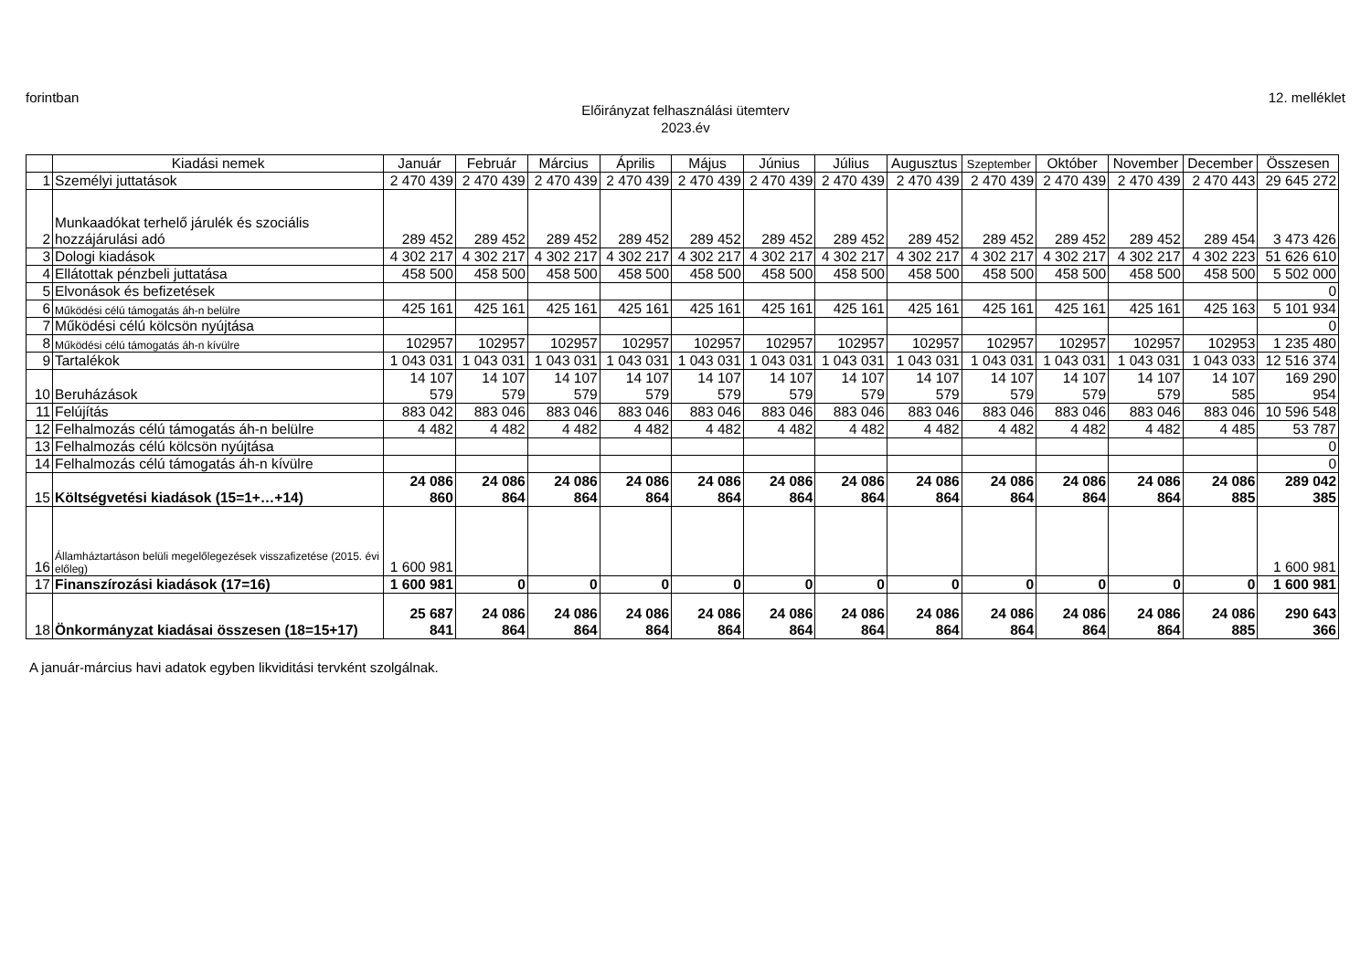forintban 12. melléklet
Előirányzat felhasználási ütemterv
2023.év
| | Kiadási nemek | Január | Február | Március | Április | Május | Június | Július | Augusztus | Szeptember | Október | November | December | Összesen |
| --- | --- | --- | --- | --- | --- | --- | --- | --- | --- | --- | --- | --- | --- | --- |
| 1 | Személyi juttatások | 2 470 439 | 2 470 439 | 2 470 439 | 2 470 439 | 2 470 439 | 2 470 439 | 2 470 439 | 2 470 439 | 2 470 439 | 2 470 439 | 2 470 439 | 2 470 443 | 29 645 272 |
| 2 | Munkaadókat terhelő járulék és szociális hozzájárulási adó | 289 452 | 289 452 | 289 452 | 289 452 | 289 452 | 289 452 | 289 452 | 289 452 | 289 452 | 289 452 | 289 452 | 289 454 | 3 473 426 |
| 3 | Dologi kiadások | 4 302 217 | 4 302 217 | 4 302 217 | 4 302 217 | 4 302 217 | 4 302 217 | 4 302 217 | 4 302 217 | 4 302 217 | 4 302 217 | 4 302 217 | 4 302 223 | 51 626 610 |
| 4 | Ellátottak pénzbeli juttatása | 458 500 | 458 500 | 458 500 | 458 500 | 458 500 | 458 500 | 458 500 | 458 500 | 458 500 | 458 500 | 458 500 | 458 500 | 5 502 000 |
| 5 | Elvonások és befizetések | | | | | | | | | | | | | 0 |
| 6 | Működési célú támogatás áh-n belülre | 425 161 | 425 161 | 425 161 | 425 161 | 425 161 | 425 161 | 425 161 | 425 161 | 425 161 | 425 161 | 425 161 | 425 163 | 5 101 934 |
| 7 | Működési célú kölcsön nyújtása | | | | | | | | | | | | | 0 |
| 8 | Működési célú támogatás áh-n kívülre | 102957 | 102957 | 102957 | 102957 | 102957 | 102957 | 102957 | 102957 | 102957 | 102957 | 102957 | 102953 | 1 235 480 |
| 9 | Tartalékok | 1 043 031 | 1 043 031 | 1 043 031 | 1 043 031 | 1 043 031 | 1 043 031 | 1 043 031 | 1 043 031 | 1 043 031 | 1 043 031 | 1 043 031 | 1 043 033 | 12 516 374 |
| 10 | Beruházások | 14 107 579 | 14 107 579 | 14 107 579 | 14 107 579 | 14 107 579 | 14 107 579 | 14 107 579 | 14 107 579 | 14 107 579 | 14 107 579 | 14 107 579 | 14 107 585 | 169 290 954 |
| 11 | Felújítás | 883 042 | 883 046 | 883 046 | 883 046 | 883 046 | 883 046 | 883 046 | 883 046 | 883 046 | 883 046 | 883 046 | 883 046 | 10 596 548 |
| 12 | Felhalmozás célú támogatás áh-n belülre | 4 482 | 4 482 | 4 482 | 4 482 | 4 482 | 4 482 | 4 482 | 4 482 | 4 482 | 4 482 | 4 482 | 4 485 | 53 787 |
| 13 | Felhalmozás célú kölcsön nyújtása | | | | | | | | | | | | | 0 |
| 14 | Felhalmozás célú támogatás áh-n kívülre | | | | | | | | | | | | | 0 |
| 15 | Költségvetési kiadások (15=1+…+14) | 24 086 860 | 24 086 864 | 24 086 864 | 24 086 864 | 24 086 864 | 24 086 864 | 24 086 864 | 24 086 864 | 24 086 864 | 24 086 864 | 24 086 864 | 24 086 885 | 289 042 385 |
| 16 | Államháztartáson belüli megelőlegezések visszafizetése (2015. évi előleg) | 1 600 981 | | | | | | | | | | | | 1 600 981 |
| 17 | Finanszírozási kiadások (17=16) | 1 600 981 | 0 | 0 | 0 | 0 | 0 | 0 | 0 | 0 | 0 | 0 | 0 | 1 600 981 |
| 18 | Önkormányzat kiadásai összesen (18=15+17) | 25 687 841 | 24 086 864 | 24 086 864 | 24 086 864 | 24 086 864 | 24 086 864 | 24 086 864 | 24 086 864 | 24 086 864 | 24 086 864 | 24 086 864 | 24 086 885 | 290 643 366 |
A január-március havi adatok egyben likviditási tervként szolgálnak.